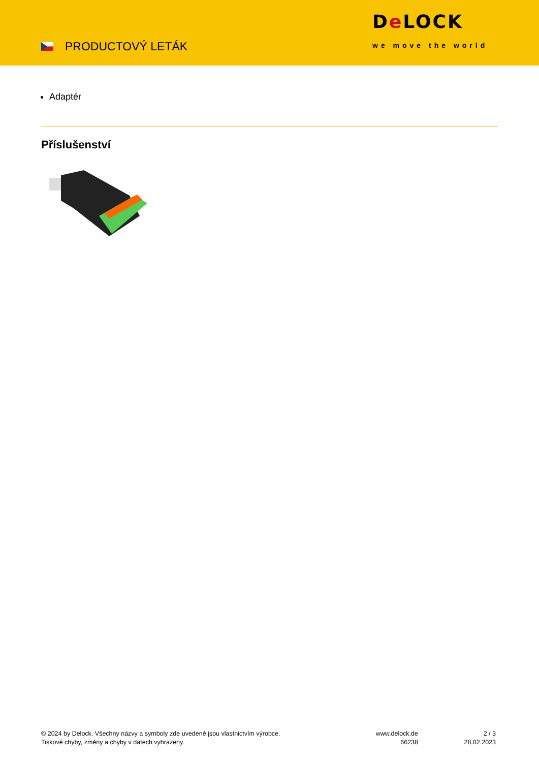PRODUCTOVÝ LETÁK
De LOCK
we move the world
Adaptér
Příslušenství
© 2024 by Delock. Všechny názvy a symboly zde uvedené jsou vlastnictvím výrobce.
Tiskové chyby, změny a chyby v datech vyhrazeny.
www.delock.de
66238
2 / 3
28.02.2023